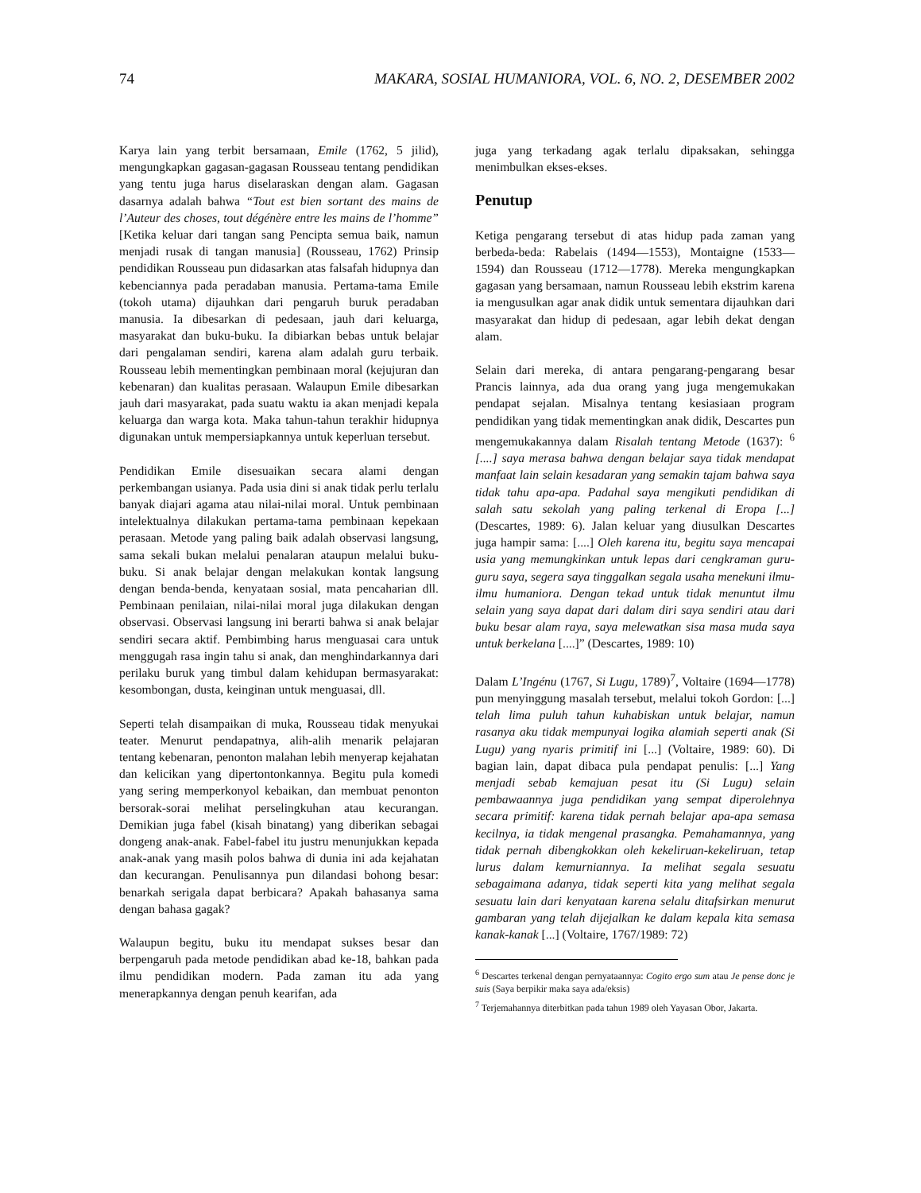74 MAKARA, SOSIAL HUMANIORA, VOL. 6, NO. 2, DESEMBER 2002
Karya lain yang terbit bersamaan, Emile (1762, 5 jilid), mengungkapkan gagasan-gagasan Rousseau tentang pendidikan yang tentu juga harus diselaraskan dengan alam. Gagasan dasarnya adalah bahwa “Tout est bien sortant des mains de l’Auteur des choses, tout dégénère entre les mains de l’homme” [Ketika keluar dari tangan sang Pencipta semua baik, namun menjadi rusak di tangan manusia] (Rousseau, 1762) Prinsip pendidikan Rousseau pun didasarkan atas falsafah hidupnya dan kebenciannya pada peradaban manusia. Pertama-tama Emile (tokoh utama) dijauhkan dari pengaruh buruk peradaban manusia. Ia dibesarkan di pedesaan, jauh dari keluarga, masyarakat dan buku-buku. Ia dibiarkan bebas untuk belajar dari pengalaman sendiri, karena alam adalah guru terbaik. Rousseau lebih mementingkan pembinaan moral (kejujuran dan kebenaran) dan kualitas perasaan. Walaupun Emile dibesarkan jauh dari masyarakat, pada suatu waktu ia akan menjadi kepala keluarga dan warga kota. Maka tahun-tahun terakhir hidupnya digunakan untuk mempersiapkannya untuk keperluan tersebut.
Pendidikan Emile disesuaikan secara alami dengan perkembangan usianya. Pada usia dini si anak tidak perlu terlalu banyak diajari agama atau nilai-nilai moral. Untuk pembinaan intelektualnya dilakukan pertama-tama pembinaan kepekaan perasaan. Metode yang paling baik adalah observasi langsung, sama sekali bukan melalui penalaran ataupun melalui buku-buku. Si anak belajar dengan melakukan kontak langsung dengan benda-benda, kenyataan sosial, mata pencaharian dll. Pembinaan penilaian, nilai-nilai moral juga dilakukan dengan observasi. Observasi langsung ini berarti bahwa si anak belajar sendiri secara aktif. Pembimbing harus menguasai cara untuk menggugah rasa ingin tahu si anak, dan menghindarkannya dari perilaku buruk yang timbul dalam kehidupan bermasyarakat: kesombongan, dusta, keinginan untuk menguasai, dll.
Seperti telah disampaikan di muka, Rousseau tidak menyukai teater. Menurut pendapatnya, alih-alih menarik pelajaran tentang kebenaran, penonton malahan lebih menyerap kejahatan dan kelicikan yang dipertontonkannya. Begitu pula komedi yang sering memperkonyol kebaikan, dan membuat penonton bersorak-sorai melihat perselingkuhan atau kecurangan. Demikian juga fabel (kisah binatang) yang diberikan sebagai dongeng anak-anak. Fabel-fabel itu justru menunjukkan kepada anak-anak yang masih polos bahwa di dunia ini ada kejahatan dan kecurangan. Penulisannya pun dilandasi bohong besar: benarkah serigala dapat berbicara? Apakah bahasanya sama dengan bahasa gagak?
Walaupun begitu, buku itu mendapat sukses besar dan berpengaruh pada metode pendidikan abad ke-18, bahkan pada ilmu pendidikan modern. Pada zaman itu ada yang menerapkannya dengan penuh kearifan, ada
juga yang terkadang agak terlalu dipaksakan, sehingga menimbulkan ekses-ekses.
Penutup
Ketiga pengarang tersebut di atas hidup pada zaman yang berbeda-beda: Rabelais (1494—1553), Montaigne (1533—1594) dan Rousseau (1712—1778). Mereka mengungkapkan gagasan yang bersamaan, namun Rousseau lebih ekstrim karena ia mengusulkan agar anak didik untuk sementara dijauhkan dari masyarakat dan hidup di pedesaan, agar lebih dekat dengan alam.
Selain dari mereka, di antara pengarang-pengarang besar Prancis lainnya, ada dua orang yang juga mengemukakan pendapat sejalan. Misalnya tentang kesiasiaan program pendidikan yang tidak mementingkan anak didik, Descartes pun mengemukakannya dalam Risalah tentang Metode (1637): <sup>6</sup> [....] saya merasa bahwa dengan belajar saya tidak mendapat manfaat lain selain kesadaran yang semakin tajam bahwa saya tidak tahu apa-apa. Padahal saya mengikuti pendidikan di salah satu sekolah yang paling terkenal di Eropa [...] (Descartes, 1989: 6). Jalan keluar yang diusulkan Descartes juga hampir sama: [....] Oleh karena itu, begitu saya mencapai usia yang memungkinkan untuk lepas dari cengkraman guru-guru saya, segera saya tinggalkan segala usaha menekuni ilmu-ilmu humaniora. Dengan tekad untuk tidak menuntut ilmu selain yang saya dapat dari dalam diri saya sendiri atau dari buku besar alam raya, saya melewatkan sisa masa muda saya untuk berkelana [....]” (Descartes, 1989: 10)
Dalam L’Ingénu (1767, Si Lugu, 1789)<sup>7</sup>, Voltaire (1694—1778) pun menyinggung masalah tersebut, melalui tokoh Gordon: [...] telah lima puluh tahun kuhabiskan untuk belajar, namun rasanya aku tidak mempunyai logika alamiah seperti anak (Si Lugu) yang nyaris primitif ini [...] (Voltaire, 1989: 60). Di bagian lain, dapat dibaca pula pendapat penulis: [...] Yang menjadi sebab kemajuan pesat itu (Si Lugu) selain pembawaannya juga pendidikan yang sempat diperolehnya secara primitif: karena tidak pernah belajar apa-apa semasa kecilnya, ia tidak mengenal prasangka. Pemahamannya, yang tidak pernah dibengkokkan oleh kekeliruan-kekeliruan, tetap lurus dalam kemurniannya. Ia melihat segala sesuatu sebagaimana adanya, tidak seperti kita yang melihat segala sesuatu lain dari kenyataan karena selalu ditafsirkan menurut gambaran yang telah dijejalkan ke dalam kepala kita semasa kanak-kanak [...] (Voltaire, 1767/1989: 72)
<sup>6</sup> Descartes terkenal dengan pernyataannya: Cogito ergo sum atau Je pense donc je suis (Saya berpikir maka saya ada/eksis)
<sup>7</sup> Terjemahannya diterbitkan pada tahun 1989 oleh Yayasan Obor, Jakarta.